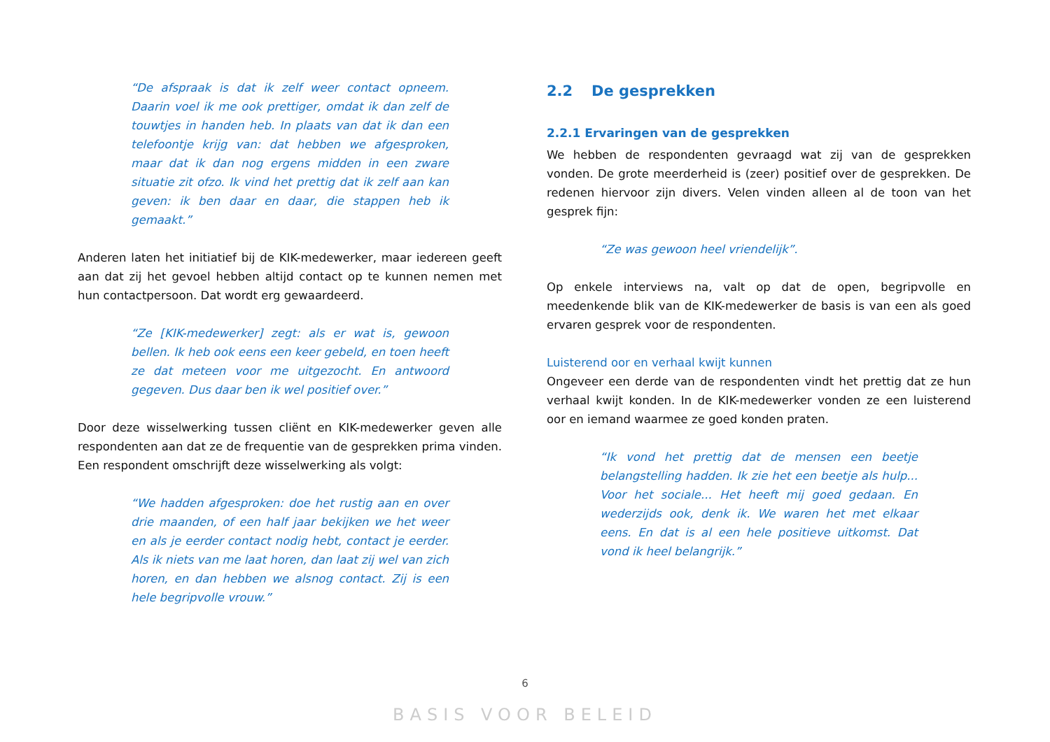“De afspraak is dat ik zelf weer contact opneem. Daarin voel ik me ook prettiger, omdat ik dan zelf de touwtjes in handen heb. In plaats van dat ik dan een telefoontje krijg van: dat hebben we afgesproken, maar dat ik dan nog ergens midden in een zware situatie zit ofzo. Ik vind het prettig dat ik zelf aan kan geven: ik ben daar en daar, die stappen heb ik gemaakt.”
Anderen laten het initiatief bij de KIK-medewerker, maar iedereen geeft aan dat zij het gevoel hebben altijd contact op te kunnen nemen met hun contactpersoon. Dat wordt erg gewaardeerd.
“Ze [KIK-medewerker] zegt: als er wat is, gewoon bellen. Ik heb ook eens een keer gebeld, en toen heeft ze dat meteen voor me uitgezocht. En antwoord gegeven. Dus daar ben ik wel positief over.”
Door deze wisselwerking tussen cliënt en KIK-medewerker geven alle respondenten aan dat ze de frequentie van de gesprekken prima vinden. Een respondent omschrijft deze wisselwerking als volgt:
“We hadden afgesproken: doe het rustig aan en over drie maanden, of een half jaar bekijken we het weer en als je eerder contact nodig hebt, contact je eerder. Als ik niets van me laat horen, dan laat zij wel van zich horen, en dan hebben we alsnog contact. Zij is een hele begripvolle vrouw.”
2.2 De gesprekken
2.2.1 Ervaringen van de gesprekken
We hebben de respondenten gevraagd wat zij van de gesprekken vonden. De grote meerderheid is (zeer) positief over de gesprekken. De redenen hiervoor zijn divers. Velen vinden alleen al de toon van het gesprek fijn:
“Ze was gewoon heel vriendelijk”.
Op enkele interviews na, valt op dat de open, begripvolle en meedenkende blik van de KIK-medewerker de basis is van een als goed ervaren gesprek voor de respondenten.
Luisterend oor en verhaal kwijt kunnen
Ongeveer een derde van de respondenten vindt het prettig dat ze hun verhaal kwijt konden. In de KIK-medewerker vonden ze een luisterend oor en iemand waarmee ze goed konden praten.
“Ik vond het prettig dat de mensen een beetje belangstelling hadden. Ik zie het een beetje als hulp... Voor het sociale... Het heeft mij goed gedaan. En wederzijds ook, denk ik. We waren het met elkaar eens. En dat is al een hele positieve uitkomst. Dat vond ik heel belangrijk.”
6
BASIS VOOR BELEID